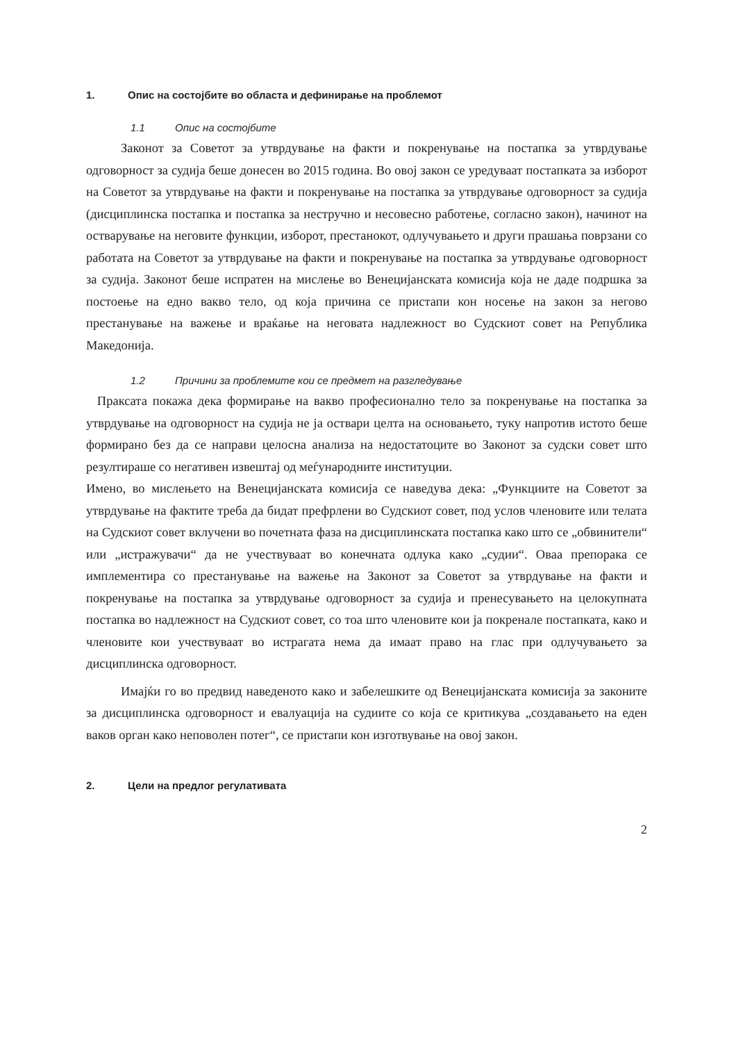1. Опис на состојбите во областа и дефинирање на проблемот
1.1 Опис на состојбите
Законот за Советот за утврдување на факти и покренување на постапка за утврдување одговорност за судија беше донесен во 2015 година. Во овој закон се уредуваат постапката за изборот на Советот за утврдување на факти и покренување на постапка за утврдување одговорност за судија (дисциплинска постапка и постапка за нестручно и несовесно работење, согласно закон), начинот на остварување на неговите функции, изборот, престанокот, одлучувањето и други прашања поврзани со работата на Советот за утврдување на факти и покренување на постапка за утврдување одговорност за судија. Законот беше испратен на мислење во Венецијанската комисија која не даде подршка за постоење на едно вакво тело, од која причина се пристапи кон носење на закон за негово престанување на важење и враќање на неговата надлежност во Судскиот совет на Република Македонија.
1.2 Причини за проблемите кои се предмет на разгледување
Праксата покажа дека формирање на вакво професионално тело за покренување на постапка за утврдување на одговорност на судија не ја оствари целта на основањето, туку напротив истото беше формирано без да се направи целосна анализа на недостатоците во Законот за судски совет што резултираше со негативен извештај од меѓународните институции.
Имено, во мислењето на Венецијанската комисија се наведува дека: „Функциите на Советот за утврдување на фактите треба да бидат префрлени во Судскиот совет, под услов членовите или телата на Судскиот совет вклучени во почетната фаза на дисциплинската постапка како што се „обвинители“ или „истражувачи“ да не учествуваат во конечната одлука како „судии“. Оваа препорака се имплементира со престанување на важење на Законот за Советот за утврдување на факти и покренување на постапка за утврдување одговорност за судија и пренесувањето на целокупната постапка во надлежност на Судскиот совет, со тоа што членовите кои ја покренале постапката, како и членовите кои учествуваат во истрагата нема да имаат право на глас при одлучувањето за дисциплинска одговорност.
Имајќи го во предвид наведеното како и забелешките од Венецијанската комисија за законите за дисциплинска одговорност и евалуација на судиите со која се критикува „создавањето на еден ваков орган како неповолен потег“, се пристапи кон изготвување на овој закон.
2. Цели на предлог регулативата
2